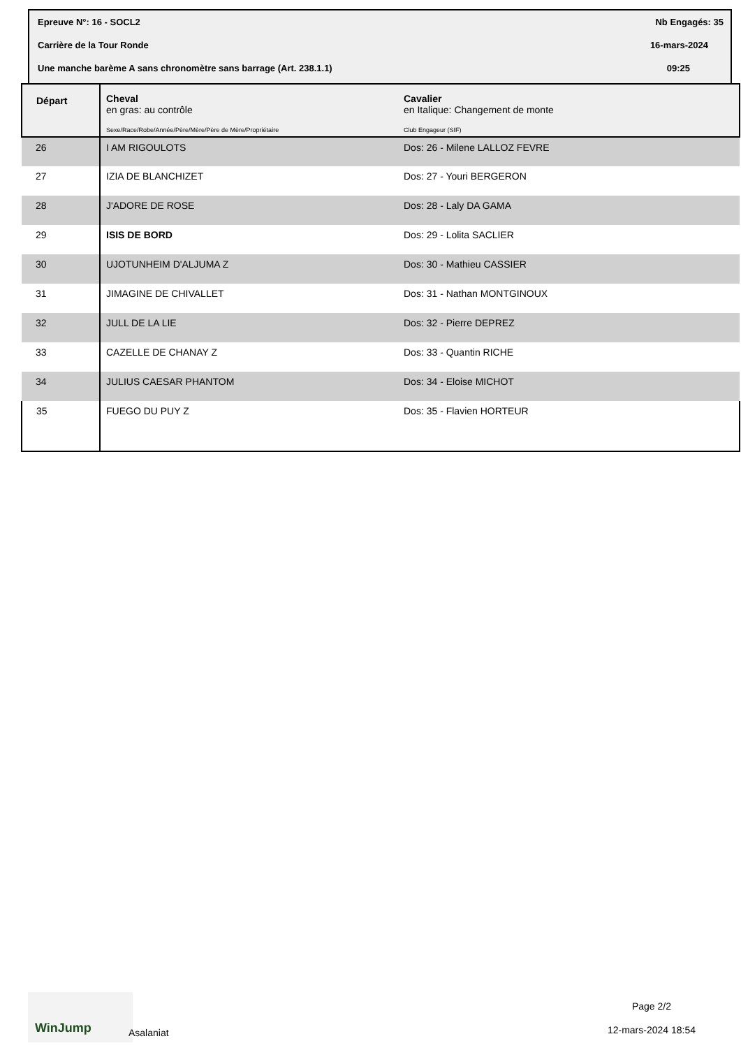Epreuve N°: 16 - SOCL2 Nb Engagés: 35
Carrière de la Tour Ronde 16-mars-2024
Une manche barème A sans chronomètre sans barrage (Art. 238.1.1) 09:25
| Départ | Cheval en gras: au contrôle Sexe/Race/Robe/Année/Père/Mère/Père de Mère/Propriétaire | Cavalier en Italique: Changement de monte Club Engageur (SIF) |
| --- | --- | --- |
| 26 | I AM RIGOULOTS | Dos: 26 - Milene LALLOZ FEVRE |
| 27 | IZIA DE BLANCHIZET | Dos: 27 - Youri BERGERON |
| 28 | J'ADORE DE ROSE | Dos: 28 - Laly DA GAMA |
| 29 | ISIS DE BORD | Dos: 29 - Lolita SACLIER |
| 30 | UJOTUNHEIM D'ALJUMA Z | Dos: 30 - Mathieu CASSIER |
| 31 | JIMAGINE DE CHIVALLET | Dos: 31 - Nathan MONTGINOUX |
| 32 | JULL DE LA LIE | Dos: 32 - Pierre DEPREZ |
| 33 | CAZELLE DE CHANAY Z | Dos: 33 - Quantin RICHE |
| 34 | JULIUS CAESAR PHANTOM | Dos: 34 - Eloise MICHOT |
| 35 | FUEGO DU PUY Z | Dos: 35 - Flavien HORTEUR |
WinJump
Asalaniat
Page 2/2
12-mars-2024 18:54